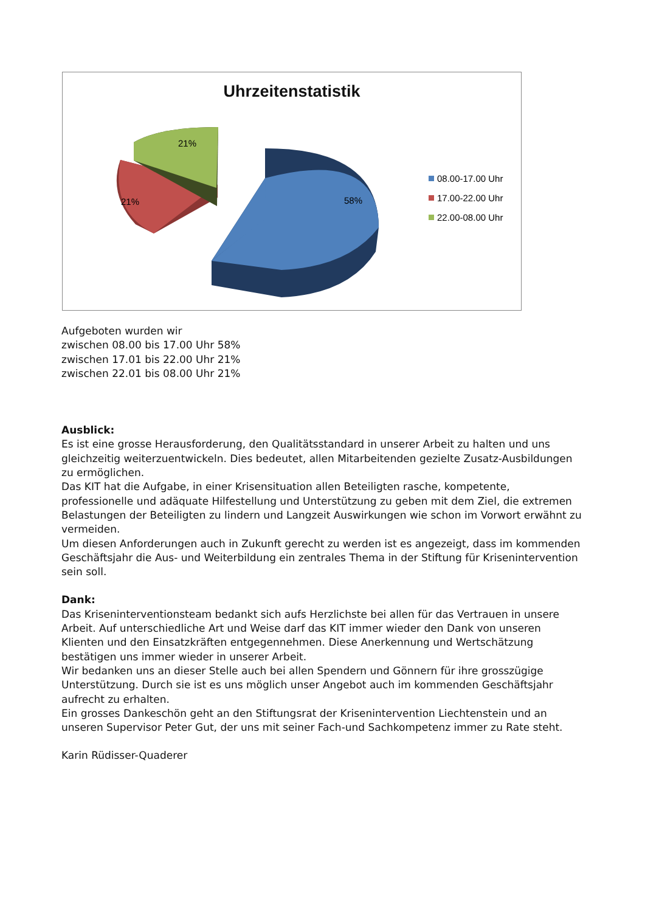Uhrzeitenstatistik
21%
21%
58%
08.00-17.00 Uhr
17.00-22.00 Uhr
22.00-08.00 Uhr
Aufgeboten wurden wir
zwischen 08.00 bis 17.00 Uhr 58%
zwischen 17.01 bis 22.00 Uhr 21%
zwischen 22.01 bis 08.00 Uhr 21%
Ausblick:
Es ist eine grosse Herausforderung, den Qualitätsstandard in unserer Arbeit zu halten und uns gleichzeitig weiterzuentwickeln. Dies bedeutet, allen Mitarbeitenden gezielte Zusatz-Ausbildungen zu ermöglichen.
Das KIT hat die Aufgabe, in einer Krisensituation allen Beteiligten rasche, kompetente, professionelle und adäquate Hilfestellung und Unterstützung zu geben mit dem Ziel, die extremen Belastungen der Beteiligten zu lindern und Langzeit Auswirkungen wie schon im Vorwort erwähnt zu vermeiden.
Um diesen Anforderungen auch in Zukunft gerecht zu werden ist es angezeigt, dass im kommenden Geschäftsjahr die Aus- und Weiterbildung ein zentrales Thema in der Stiftung für Krisenintervention sein soll.
Dank:
Das Kriseninterventionsteam bedankt sich aufs Herzlichste bei allen für das Vertrauen in unsere Arbeit. Auf unterschiedliche Art und Weise darf das KIT immer wieder den Dank von unseren Klienten und den Einsatzkräften entgegennehmen. Diese Anerkennung und Wertschätzung bestätigen uns immer wieder in unserer Arbeit.
Wir bedanken uns an dieser Stelle auch bei allen Spendern und Gönnern für ihre grosszügige Unterstützung. Durch sie ist es uns möglich unser Angebot auch im kommenden Geschäftsjahr aufrecht zu erhalten.
Ein grosses Dankeschön geht an den Stiftungsrat der Krisenintervention Liechtenstein und an unseren Supervisor Peter Gut, der uns mit seiner Fach-und Sachkompetenz immer zu Rate steht.
Karin Rüdisser-Quaderer